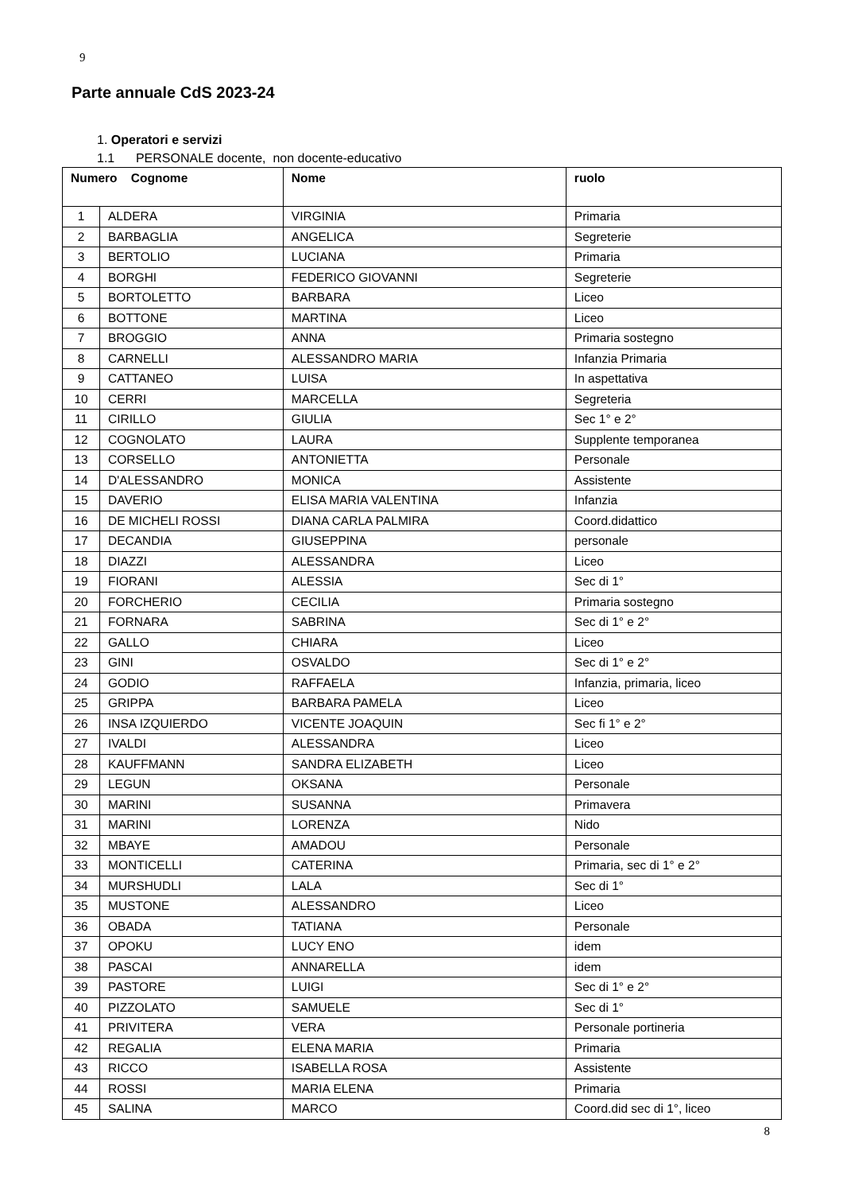9
Parte annuale CdS 2023-24
1. Operatori e servizi
1.1 PERSONALE docente, non docente-educativo
| Numero Cognome | | Nome | ruolo |
| --- | --- | --- | --- |
| 1 | ALDERA | VIRGINIA | Primaria |
| 2 | BARBAGLIA | ANGELICA | Segreterie |
| 3 | BERTOLIO | LUCIANA | Primaria |
| 4 | BORGHI | FEDERICO GIOVANNI | Segreterie |
| 5 | BORTOLETTO | BARBARA | Liceo |
| 6 | BOTTONE | MARTINA | Liceo |
| 7 | BROGGIO | ANNA | Primaria sostegno |
| 8 | CARNELLI | ALESSANDRO MARIA | Infanzia Primaria |
| 9 | CATTANEO | LUISA | In aspettativa |
| 10 | CERRI | MARCELLA | Segreteria |
| 11 | CIRILLO | GIULIA | Sec 1° e 2° |
| 12 | COGNOLATO | LAURA | Supplente temporanea |
| 13 | CORSELLO | ANTONIETTA | Personale |
| 14 | D'ALESSANDRO | MONICA | Assistente |
| 15 | DAVERIO | ELISA MARIA VALENTINA | Infanzia |
| 16 | DE MICHELI ROSSI | DIANA CARLA PALMIRA | Coord.didattico |
| 17 | DECANDIA | GIUSEPPINA | personale |
| 18 | DIAZZI | ALESSANDRA | Liceo |
| 19 | FIORANI | ALESSIA | Sec di 1° |
| 20 | FORCHERIO | CECILIA | Primaria sostegno |
| 21 | FORNARA | SABRINA | Sec di 1° e 2° |
| 22 | GALLO | CHIARA | Liceo |
| 23 | GINI | OSVALDO | Sec di 1° e 2° |
| 24 | GODIO | RAFFAELA | Infanzia, primaria, liceo |
| 25 | GRIPPA | BARBARA PAMELA | Liceo |
| 26 | INSA IZQUIERDO | VICENTE JOAQUIN | Sec fi 1° e 2° |
| 27 | IVALDI | ALESSANDRA | Liceo |
| 28 | KAUFFMANN | SANDRA ELIZABETH | Liceo |
| 29 | LEGUN | OKSANA | Personale |
| 30 | MARINI | SUSANNA | Primavera |
| 31 | MARINI | LORENZA | Nido |
| 32 | MBAYE | AMADOU | Personale |
| 33 | MONTICELLI | CATERINA | Primaria, sec di 1° e 2° |
| 34 | MURSHUDLI | LALA | Sec di 1° |
| 35 | MUSTONE | ALESSANDRO | Liceo |
| 36 | OBADA | TATIANA | Personale |
| 37 | OPOKU | LUCY ENO | idem |
| 38 | PASCAI | ANNARELLA | idem |
| 39 | PASTORE | LUIGI | Sec di 1° e 2° |
| 40 | PIZZOLATO | SAMUELE | Sec di 1° |
| 41 | PRIVITERA | VERA | Personale portineria |
| 42 | REGALIA | ELENA MARIA | Primaria |
| 43 | RICCO | ISABELLA ROSA | Assistente |
| 44 | ROSSI | MARIA ELENA | Primaria |
| 45 | SALINA | MARCO | Coord.did sec di 1°, liceo |
8